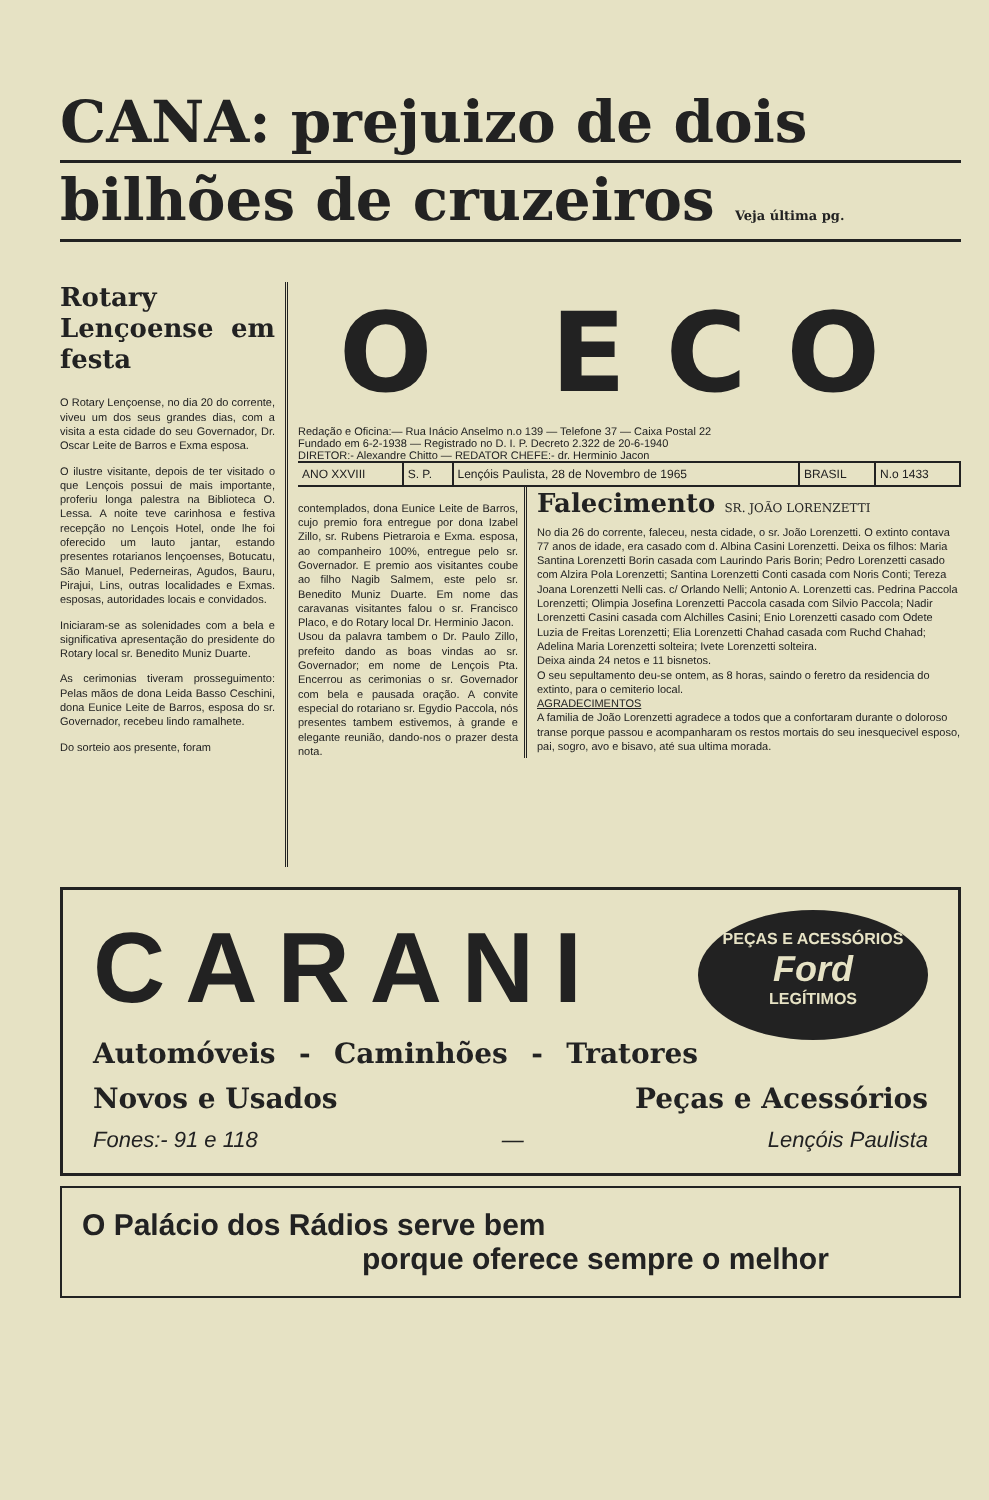CANA: prejuizo de dois
bilhões de cruzeiros Veja última pg.
Rotary Lençoense em festa
O Rotary Lençoense, no dia 20 do corrente, viveu um dos seus grandes dias, com a visita a esta cidade do seu Governador, Dr. Oscar Leite de Barros e Exma esposa.
O ilustre visitante, depois de ter visitado o que Lençois possui de mais importante, proferiu longa palestra na Biblioteca O. Lessa. A noite teve carinhosa e festiva recepção no Lençois Hotel, onde lhe foi oferecido um lauto jantar, estando presentes rotarianos lençoenses, Botucatu, São Manuel, Pederneiras, Agudos, Bauru, Pirajui, Lins, outras localidades e Exmas. esposas, autoridades locais e convidados.
Iniciaram-se as solenidades com a bela e significativa apresentação do presidente do Rotary local sr. Benedito Muniz Duarte.
As cerimonias tiveram prosseguimento: Pelas mãos de dona Leida Basso Ceschini, dona Eunice Leite de Barros, esposa do sr. Governador, recebeu lindo ramalhete.
Do sorteio aos presente, foram
O ECO
Redação e Oficina:— Rua Inácio Anselmo n.o 139 — Telefone 37 — Caixa Postal 22
Fundado em 6-2-1938 — Registrado no D. I. P. Decreto 2.322 de 20-6-1940
DIRETOR:- Alexandre Chitto — REDATOR CHEFE:- dr. Herminio Jacon
| ANO XXVIII | S. P. | Lençóis Paulista, 28 de Novembro de 1965 | BRASIL | N.o 1433 |
contemplados, dona Eunice Leite de Barros, cujo premio fora entregue por dona Izabel Zillo, sr. Rubens Pietraroia e Exma. esposa, ao companheiro 100%, entregue pelo sr. Governador. E premio aos visitantes coube ao filho Nagib Salmem, este pelo sr. Benedito Muniz Duarte. Em nome das caravanas visitantes falou o sr. Francisco Placo, e do Rotary local Dr. Herminio Jacon.
Usou da palavra tambem o Dr. Paulo Zillo, prefeito dando as boas vindas ao sr. Governador; em nome de Lençois Pta. Encerrou as cerimonias o sr. Governador com bela e pausada oração. A convite especial do rotariano sr. Egydio Paccola, nós presentes tambem estivemos, à grande e elegante reunião, dando-nos o prazer desta nota.
Falecimento SR. JOÃO LORENZETTI
No dia 26 do corrente, faleceu, nesta cidade, o sr. João Lorenzetti. O extinto contava 77 anos de idade, era casado com d. Albina Casini Lorenzetti. Deixa os filhos: Maria Santina Lorenzetti Borin casada com Laurindo Paris Borin; Pedro Lorenzetti casado com Alzira Pola Lorenzetti; Santina Lorenzetti Conti casada com Noris Conti; Tereza Joana Lorenzetti Nelli cas. c/ Orlando Nelli; Antonio A. Lorenzetti cas. Pedrina Paccola Lorenzetti; Olimpia Josefina Lorenzetti Paccola casada com Silvio Paccola; Nadir Lorenzetti Casini casada com Alchilles Casini; Enio Lorenzetti casado com Odete Luzia de Freitas Lorenzetti; Elia Lorenzetti Chahad casada com Ruchd Chahad; Adelina Maria Lorenzetti solteira; Ivete Lorenzetti solteira.
Deixa ainda 24 netos e 11 bisnetos.
O seu sepultamento deu-se ontem, as 8 horas, saindo o feretro da residencia do extinto, para o cemiterio local.
AGRADECIMENTOS
A familia de João Lorenzetti agradece a todos que a confortaram durante o doloroso transe porque passou e acompanharam os restos mortais do seu inesquecivel esposo, pai, sogro, avo e bisavo, até sua ultima morada.
PEÇAS E ACESSÓRIOS
Ford
LEGÍTIMOS
CARANI
Automóveis - Caminhões - Tratores
Novos e Usados Peças e Acessórios
Fones:- 91 e 118 — Lençóis Paulista
O Palácio dos Rádios serve bem
porque oferece sempre o melhor